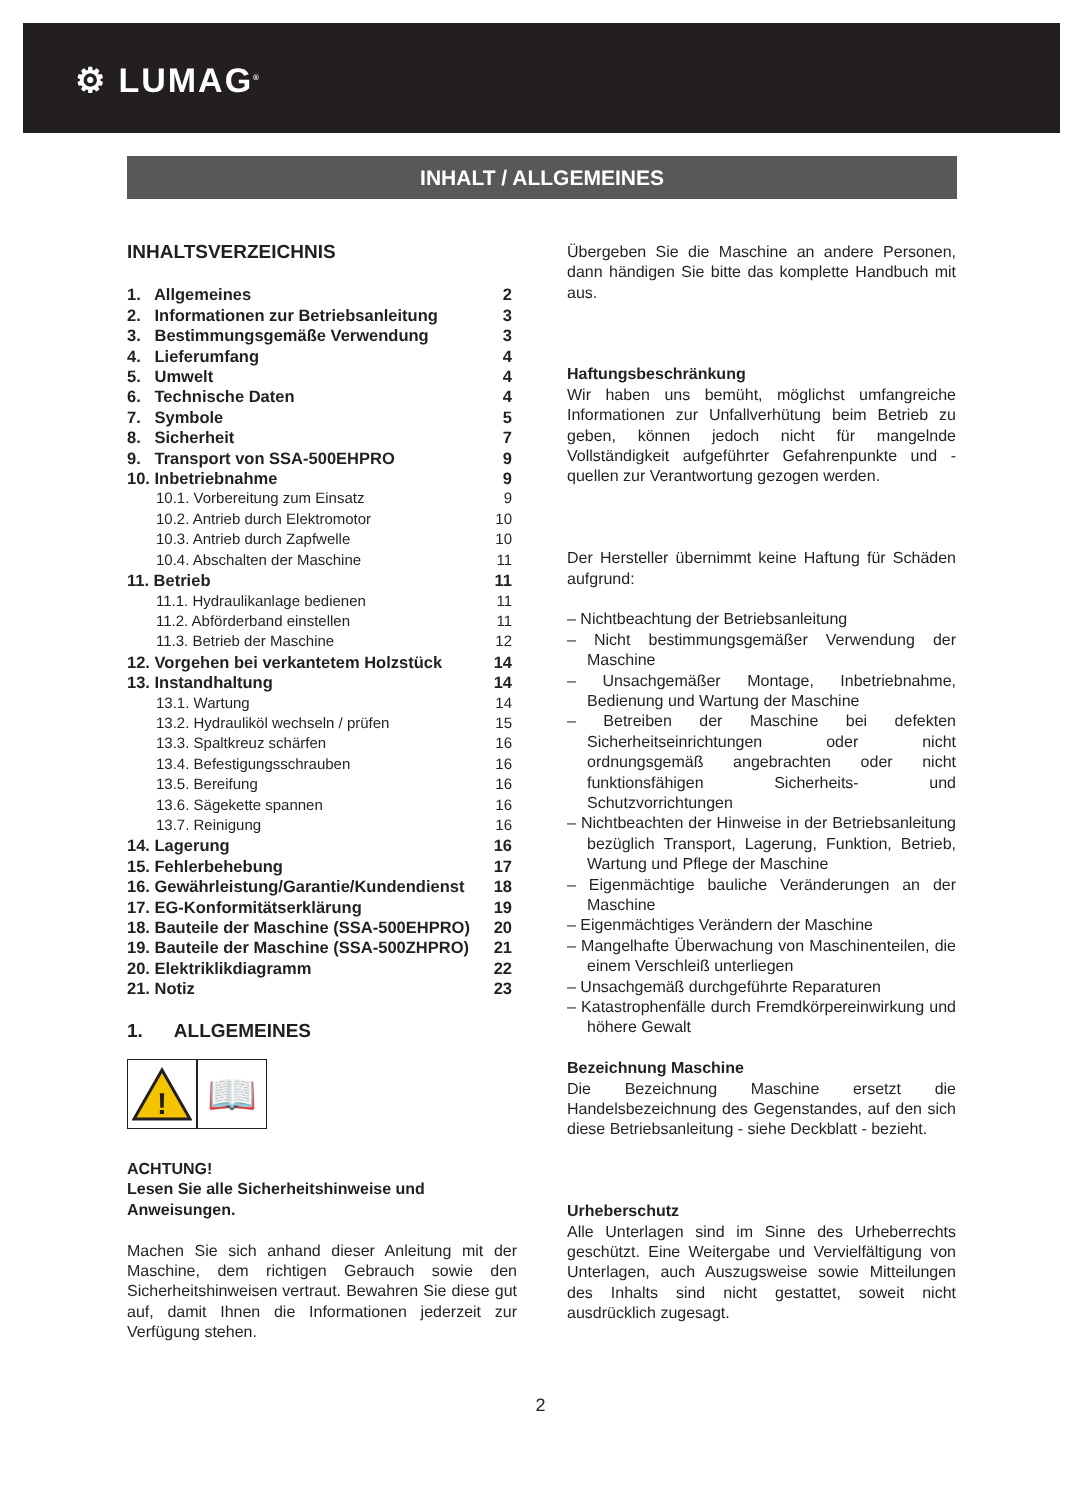⚙ LUMAG<sup>®</sup>
INHALT / ALLGEMEINES
INHALTSVERZEICHNIS
1. Allgemeines 2
2. Informationen zur Betriebsanleitung 3
3. Bestimmungsgemäße Verwendung 3
4. Lieferumfang 4
5. Umwelt 4
6. Technische Daten 4
7. Symbole 5
8. Sicherheit 7
9. Transport von SSA-500EHPRO 9
10. Inbetriebnahme 9
10.1. Vorbereitung zum Einsatz 9
10.2. Antrieb durch Elektromotor 10
10.3. Antrieb durch Zapfwelle 10
10.4. Abschalten der Maschine 11
11. Betrieb 11
11.1. Hydraulikanlage bedienen 11
11.2. Abförderband einstellen 11
11.3. Betrieb der Maschine 12
12. Vorgehen bei verkantetem Holzstück 14
13. Instandhaltung 14
13.1. Wartung 14
13.2. Hydrauliköl wechseln / prüfen 15
13.3. Spaltkreuz schärfen 16
13.4. Befestigungsschrauben 16
13.5. Bereifung 16
13.6. Sägekette spannen 16
13.7. Reinigung 16
14. Lagerung 16
15. Fehlerbehebung 17
16. Gewährleistung/Garantie/Kundendienst 18
17. EG-Konformitätserklärung 19
18. Bauteile der Maschine (SSA-500EHPRO) 20
19. Bauteile der Maschine (SSA-500ZHPRO) 21
20. Elektriklikdiagramm 22
21. Notiz 23
1. ALLGEMEINES
!
📖
ACHTUNG!
Lesen Sie alle Sicherheitshinweise und Anweisungen.
Machen Sie sich anhand dieser Anleitung mit der Maschine, dem richtigen Gebrauch sowie den Sicherheitshinweisen vertraut. Bewahren Sie diese gut auf, damit Ihnen die Informationen jederzeit zur Verfügung stehen.
Übergeben Sie die Maschine an andere Personen, dann händigen Sie bitte das komplette Handbuch mit aus.
Haftungsbeschränkung
Wir haben uns bemüht, möglichst umfangreiche Informationen zur Unfallverhütung beim Betrieb zu geben, können jedoch nicht für mangelnde Vollständigkeit aufgeführter Gefahrenpunkte und -quellen zur Verantwortung gezogen werden.
Der Hersteller übernimmt keine Haftung für Schäden aufgrund:
– Nichtbeachtung der Betriebsanleitung
– Nicht bestimmungsgemäßer Verwendung der Maschine
– Unsachgemäßer Montage, Inbetriebnahme, Bedienung und Wartung der Maschine
– Betreiben der Maschine bei defekten Sicherheitseinrichtungen oder nicht ordnungsgemäß angebrachten oder nicht funktionsfähigen Sicherheits- und Schutzvorrichtungen
– Nichtbeachten der Hinweise in der Betriebsanleitung bezüglich Transport, Lagerung, Funktion, Betrieb, Wartung und Pflege der Maschine
– Eigenmächtige bauliche Veränderungen an der Maschine
– Eigenmächtiges Verändern der Maschine
– Mangelhafte Überwachung von Maschinenteilen, die einem Verschleiß unterliegen
– Unsachgemäß durchgeführte Reparaturen
– Katastrophenfälle durch Fremdkörpereinwirkung und höhere Gewalt
Bezeichnung Maschine
Die Bezeichnung Maschine ersetzt die Handelsbezeichnung des Gegenstandes, auf den sich diese Betriebsanleitung - siehe Deckblatt - bezieht.
Urheberschutz
Alle Unterlagen sind im Sinne des Urheberrechts geschützt. Eine Weitergabe und Vervielfältigung von Unterlagen, auch Auszugsweise sowie Mitteilungen des Inhalts sind nicht gestattet, soweit nicht ausdrücklich zugesagt.
2